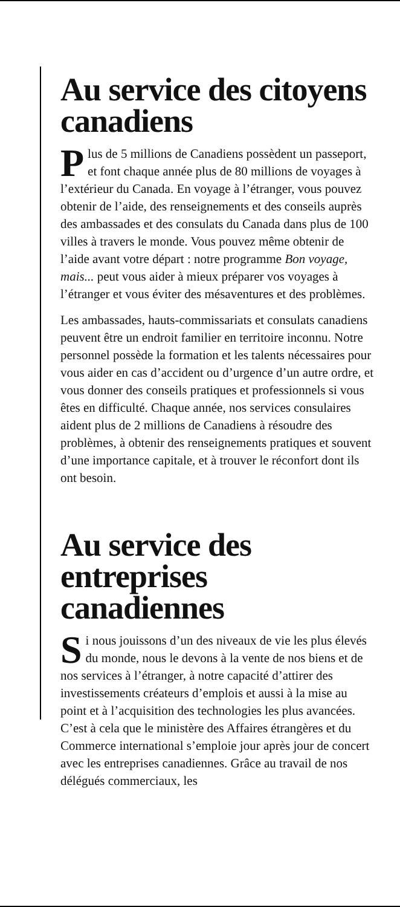Au service des citoyens canadiens
Plus de 5 millions de Canadiens possèdent un passeport, et font chaque année plus de 80 millions de voyages à l’extérieur du Canada. En voyage à l’étranger, vous pouvez obtenir de l’aide, des renseignements et des conseils auprès des ambassades et des consulats du Canada dans plus de 100 villes à travers le monde. Vous pouvez même obtenir de l’aide avant votre départ : notre programme Bon voyage, mais... peut vous aider à mieux préparer vos voyages à l’étranger et vous éviter des mésaventures et des problèmes.
Les ambassades, hauts-commissariats et consulats canadiens peuvent être un endroit familier en territoire inconnu. Notre personnel possède la formation et les talents nécessaires pour vous aider en cas d’accident ou d’urgence d’un autre ordre, et vous donner des conseils pratiques et professionnels si vous êtes en difficulté. Chaque année, nos services consulaires aident plus de 2 millions de Canadiens à résoudre des problèmes, à obtenir des renseignements pratiques et souvent d’une importance capitale, et à trouver le réconfort dont ils ont besoin.
Au service des entreprises canadiennes
Si nous jouissons d’un des niveaux de vie les plus élevés du monde, nous le devons à la vente de nos biens et de nos services à l’étranger, à notre capacité d’attirer des investissements créateurs d’emplois et aussi à la mise au point et à l’acquisition des technologies les plus avancées. C’est à cela que le ministère des Affaires étrangères et du Commerce international s’emploie jour après jour de concert avec les entreprises canadiennes. Grâce au travail de nos délégués commerciaux, les